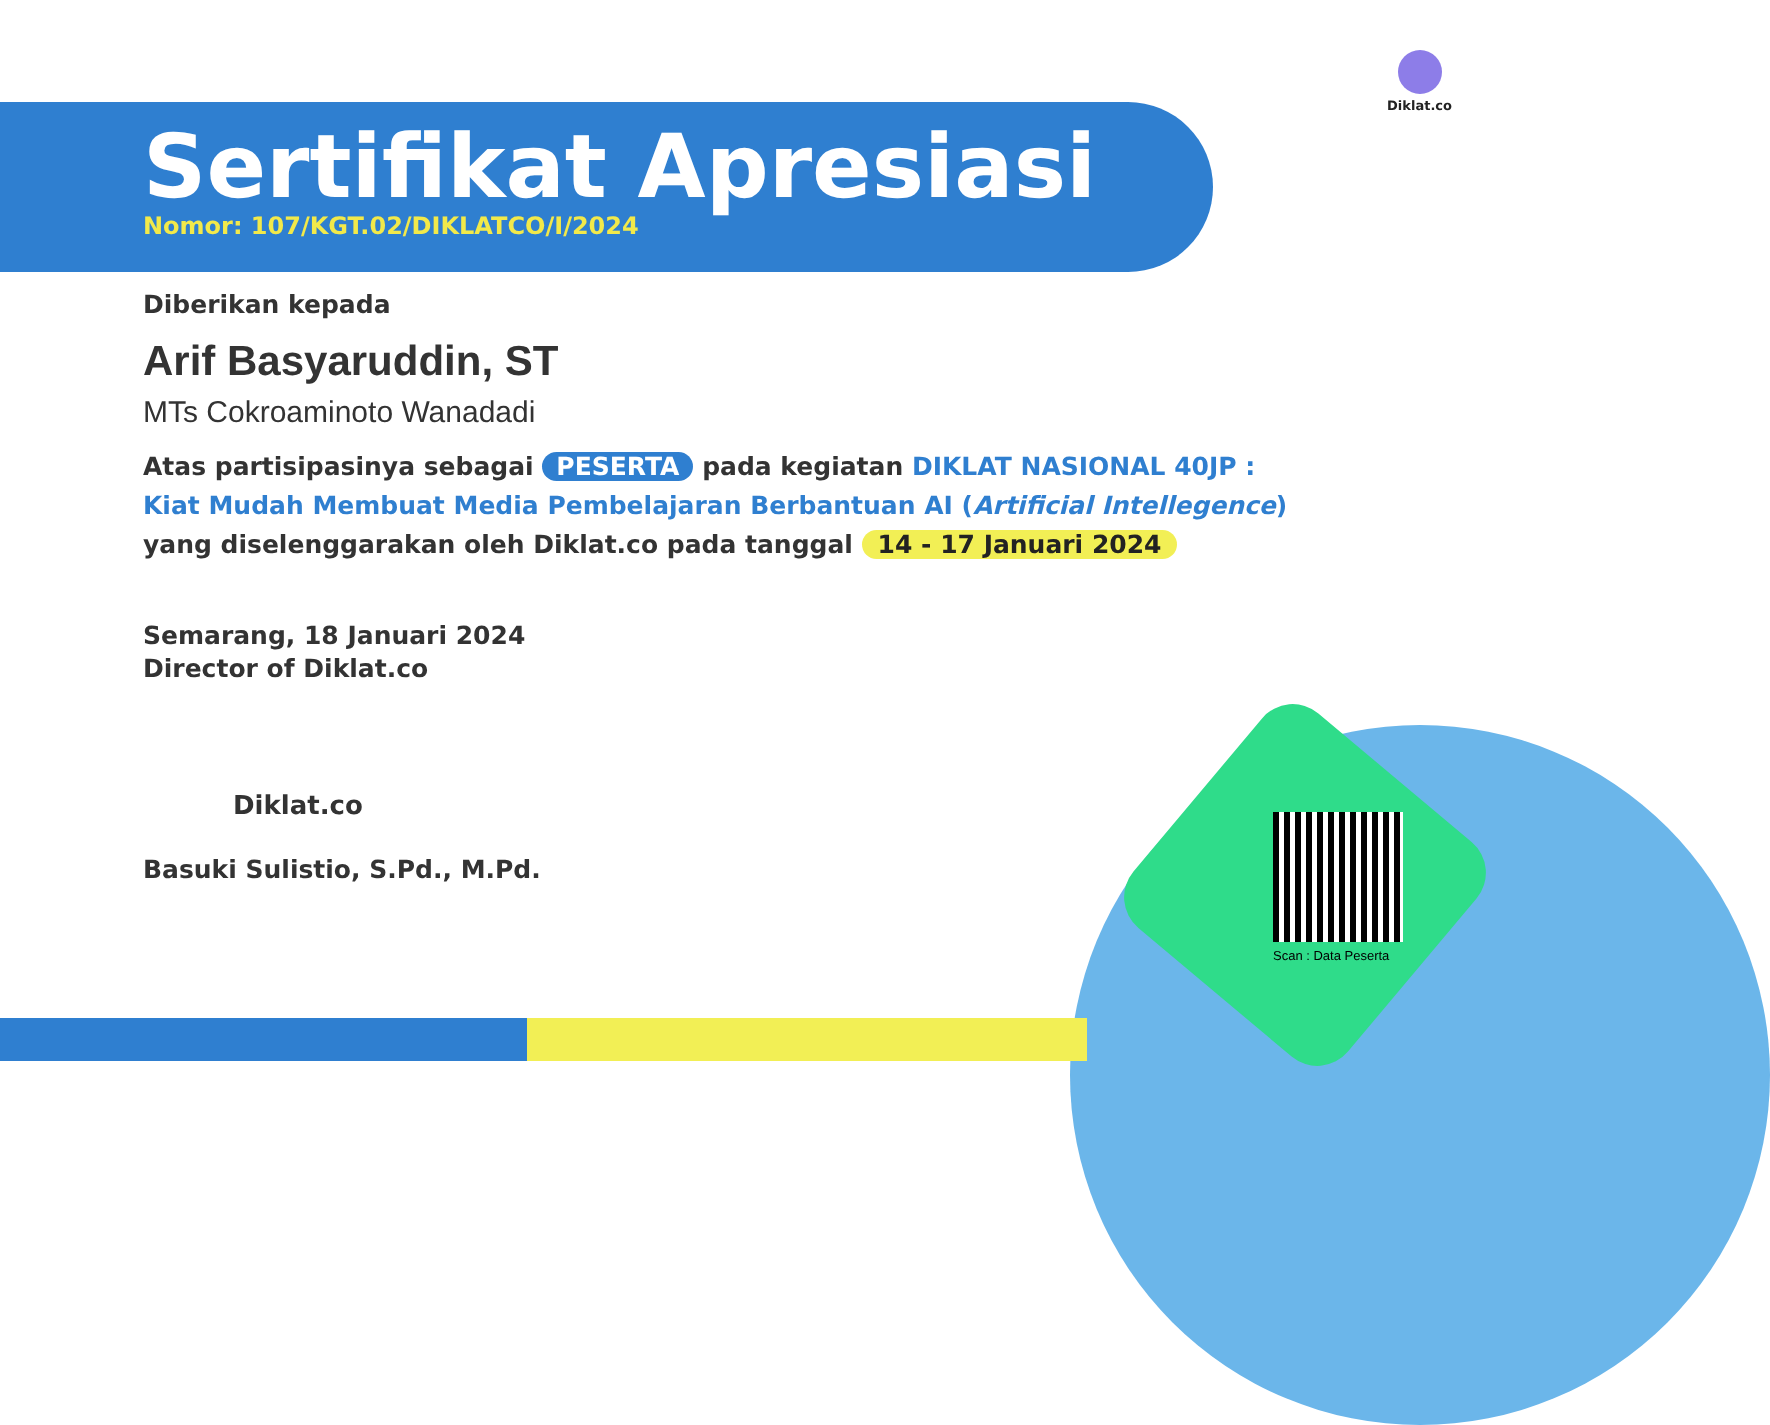Diklat.co
Sertifikat Apresiasi
Nomor: 107/KGT.02/DIKLATCO/I/2024
Diberikan kepada
Arif Basyaruddin, ST
MTs Cokroaminoto Wanadadi
Atas partisipasinya sebagai PESERTA pada kegiatan DIKLAT NASIONAL 40JP :
Kiat Mudah Membuat Media Pembelajaran Berbantuan AI (Artificial Intellegence)
yang diselenggarakan oleh Diklat.co pada tanggal 14 - 17 Januari 2024
Semarang, 18 Januari 2024
Director of Diklat.co
Diklat.co
Basuki Sulistio, S.Pd., M.Pd.
Scan : Data Peserta